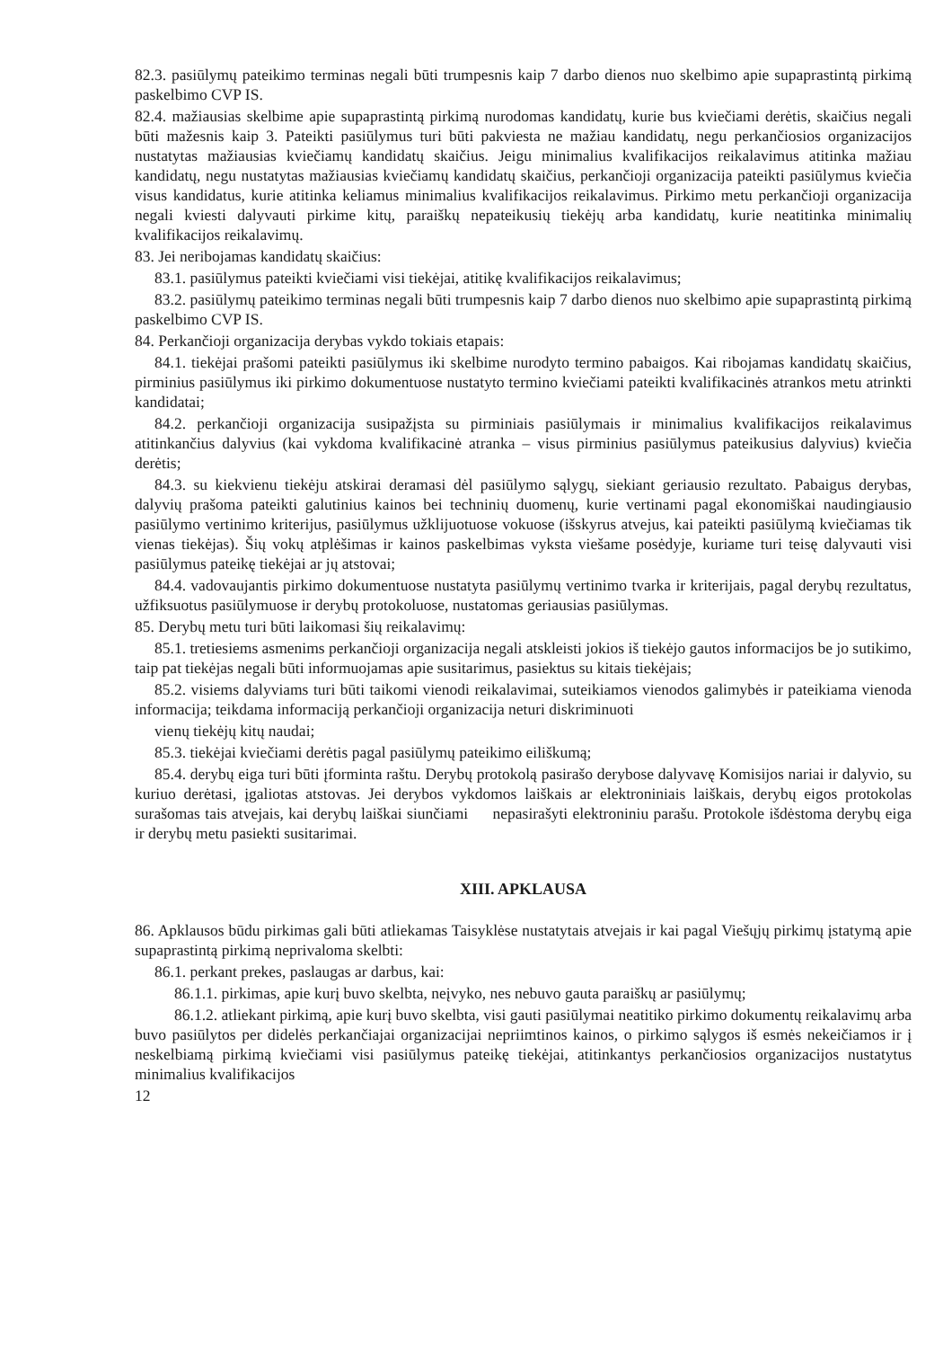82.3. pasiūlymų pateikimo terminas negali būti trumpesnis kaip 7 darbo dienos nuo skelbimo apie supaprastintą pirkimą paskelbimo CVP IS.
82.4. mažiausias skelbime apie supaprastintą pirkimą nurodomas kandidatų, kurie bus kviečiami derėtis, skaičius negali būti mažesnis kaip 3. Pateikti pasiūlymus turi būti pakviesta ne mažiau kandidatų, negu perkančiosios organizacijos nustatytas mažiausias kviečiamų kandidatų skaičius. Jeigu minimalius kvalifikacijos reikalavimus atitinka mažiau kandidatų, negu nustatytas mažiausias kviečiamų kandidatų skaičius, perkančioji organizacija pateikti pasiūlymus kviečia visus kandidatus, kurie atitinka keliamus minimalius kvalifikacijos reikalavimus. Pirkimo metu perkančioji organizacija negali kviesti dalyvauti pirkime kitų, paraiškų nepateikusių tiekėjų arba kandidatų, kurie neatitinka minimalių kvalifikacijos reikalavimų.
83. Jei neribojamas kandidatų skaičius:
83.1. pasiūlymus pateikti kviečiami visi tiekėjai, atitikę kvalifikacijos reikalavimus;
83.2. pasiūlymų pateikimo terminas negali būti trumpesnis kaip 7 darbo dienos nuo skelbimo apie supaprastintą pirkimą paskelbimo CVP IS.
84. Perkančioji organizacija derybas vykdo tokiais etapais:
84.1. tiekėjai prašomi pateikti pasiūlymus iki skelbime nurodyto termino pabaigos. Kai ribojamas kandidatų skaičius, pirminius pasiūlymus iki pirkimo dokumentuose nustatyto termino kviečiami pateikti kvalifikacinės atrankos metu atrinkti kandidatai;
84.2. perkančioji organizacija susipažįsta su pirminiais pasiūlymais ir minimalius kvalifikacijos reikalavimus atitinkančius dalyvius (kai vykdoma kvalifikacinė atranka – visus pirminius pasiūlymus pateikusius dalyvius) kviečia derėtis;
84.3. su kiekvienu tiekėju atskirai deramasi dėl pasiūlymo sąlygų, siekiant geriausio rezultato. Pabaigus derybas, dalyvių prašoma pateikti galutinius kainos bei techninių duomenų, kurie vertinami pagal ekonomiškai naudingiausio pasiūlymo vertinimo kriterijus, pasiūlymus užklijuotuose vokuose (išskyrus atvejus, kai pateikti pasiūlymą kviečiamas tik vienas tiekėjas). Šių vokų atplėšimas ir kainos paskelbimas vyksta viešame posėdyje, kuriame turi teisę dalyvauti visi pasiūlymus pateikę tiekėjai ar jų atstovai;
84.4. vadovaujantis pirkimo dokumentuose nustatyta pasiūlymų vertinimo tvarka ir kriterijais, pagal derybų rezultatus, užfiksuotus pasiūlymuose ir derybų protokoluose, nustatomas geriausias pasiūlymas.
85. Derybų metu turi būti laikomasi šių reikalavimų:
85.1. tretiesiems asmenims perkančioji organizacija negali atskleisti jokios iš tiekėjo gautos informacijos be jo sutikimo, taip pat tiekėjas negali būti informuojamas apie susitarimus, pasiektus su kitais tiekėjais;
85.2. visiems dalyviams turi būti taikomi vienodi reikalavimai, suteikiamos vienodos galimybės ir pateikiama vienoda informacija; teikdama informaciją perkančioji organizacija neturi diskriminuoti
vienų tiekėjų kitų naudai;
85.3. tiekėjai kviečiami derėtis pagal pasiūlymų pateikimo eiliškumą;
85.4. derybų eiga turi būti įforminta raštu. Derybų protokolą pasirašo derybose dalyvavę Komisijos nariai ir dalyvio, su kuriuo derėtasi, įgaliotas atstovas. Jei derybos vykdomos laiškais ar elektroniniais laiškais, derybų eigos protokolas surašomas tais atvejais, kai derybų laiškai siunčiami nepasirašyti elektroniniu parašu. Protokole išdėstoma derybų eiga ir derybų metu pasiekti susitarimai.
XIII. APKLAUSA
86. Apklausos būdu pirkimas gali būti atliekamas Taisyklėse nustatytais atvejais ir kai pagal Viešųjų pirkimų įstatymą apie supaprastintą pirkimą neprivaloma skelbti:
86.1. perkant prekes, paslaugas ar darbus, kai:
86.1.1. pirkimas, apie kurį buvo skelbta, neįvyko, nes nebuvo gauta paraiškų ar pasiūlymų;
86.1.2. atliekant pirkimą, apie kurį buvo skelbta, visi gauti pasiūlymai neatitiko pirkimo dokumentų reikalavimų arba buvo pasiūlytos per didelės perkančiajai organizacijai nepriimtinos kainos, o pirkimo sąlygos iš esmės nekeičiamos ir į neskelbiamą pirkimą kviečiami visi pasiūlymus pateikę tiekėjai, atitinkantys perkančiosios organizacijos nustatytus minimalius kvalifikacijos
12